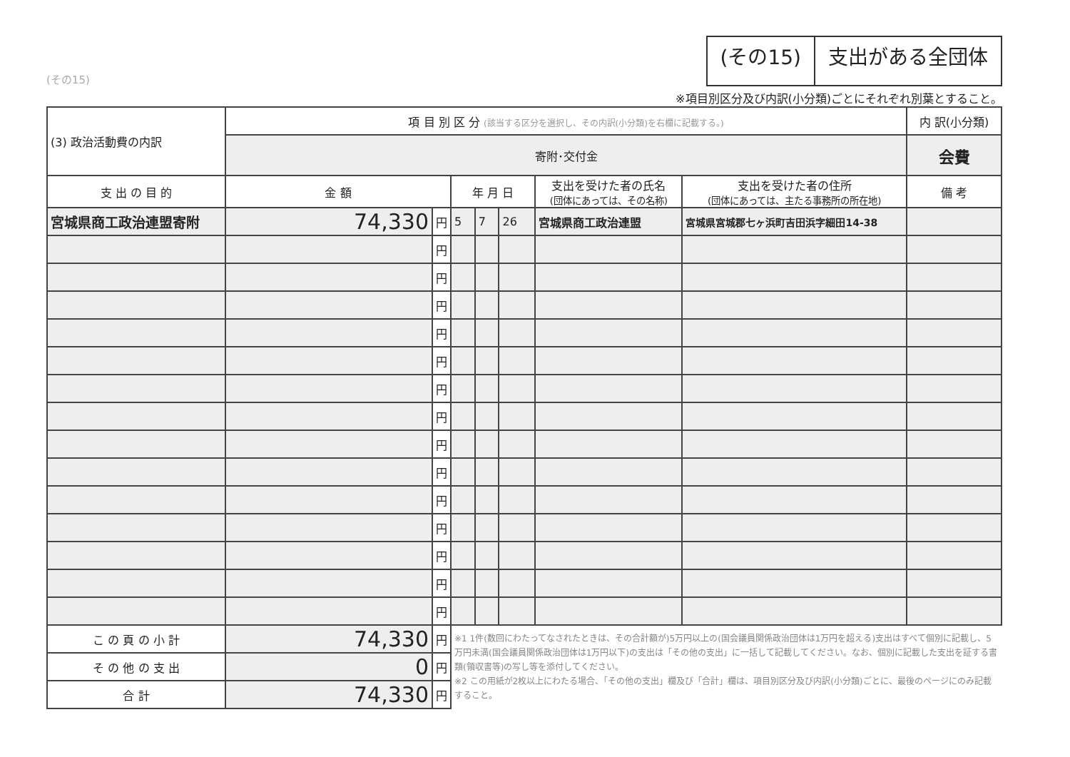(その15)
(その15) 支出がある全団体
※項目別区分及び内訳(小分類)ごとにそれぞれ別葉とすること。
| (3) 政治活動費の内訳 | 項 目 別 区 分 (該当する区分を選択し、その内訳(小分類)を右欄に記載する。) | | | | | | | 内 訳(小分類) |
| | 寄附･交付金 | | | | | | | 会費 |
| 支 出 の 目 的 | 金 額 | | 年 月 日 | | | 支出を受けた者の氏名 (団体にあっては、その名称) | 支出を受けた者の住所 (団体にあっては、主たる事務所の所在地) | 備 考 |
| 宮城県商工政治連盟寄附 | 74,330 | 円 | 5 | 7 | 26 | 宮城県商工政治連盟 | 宮城県宮城郡七ヶ浜町吉田浜字細田14-38 | |
| | | 円 | | | | | | |
| | | 円 | | | | | | |
| | | 円 | | | | | | |
| | | 円 | | | | | | |
| | | 円 | | | | | | |
| | | 円 | | | | | | |
| | | 円 | | | | | | |
| | | 円 | | | | | | |
| | | 円 | | | | | | |
| | | 円 | | | | | | |
| | | 円 | | | | | | |
| | | 円 | | | | | | |
| | | 円 | | | | | | |
| | | 円 | | | | | | |
| こ の 頁 の 小 計 | 74,330 | 円 | ※1 1件(数回にわたってなされたときは、その合計額が)5万円以上の(国会議員関係政治団体は1万円を超える)支出はすべて個別に記載し、5万円未満(国会議員関係政治団体は1万円以下)の支出は「その他の支出」に一括して記載してください。なお、個別に記載した支出を証する書類(領収書等)の写し等を添付してください。 ※2 この用紙が2枚以上にわたる場合、「その他の支出」欄及び「合計」欄は、項目別区分及び内訳(小分類)ごとに、最後のページにのみ記載すること。 | | | | | |
| そ の 他 の 支 出 | 0 | 円 | | | | | | |
| 合 計 | 74,330 | 円 | | | | | | |